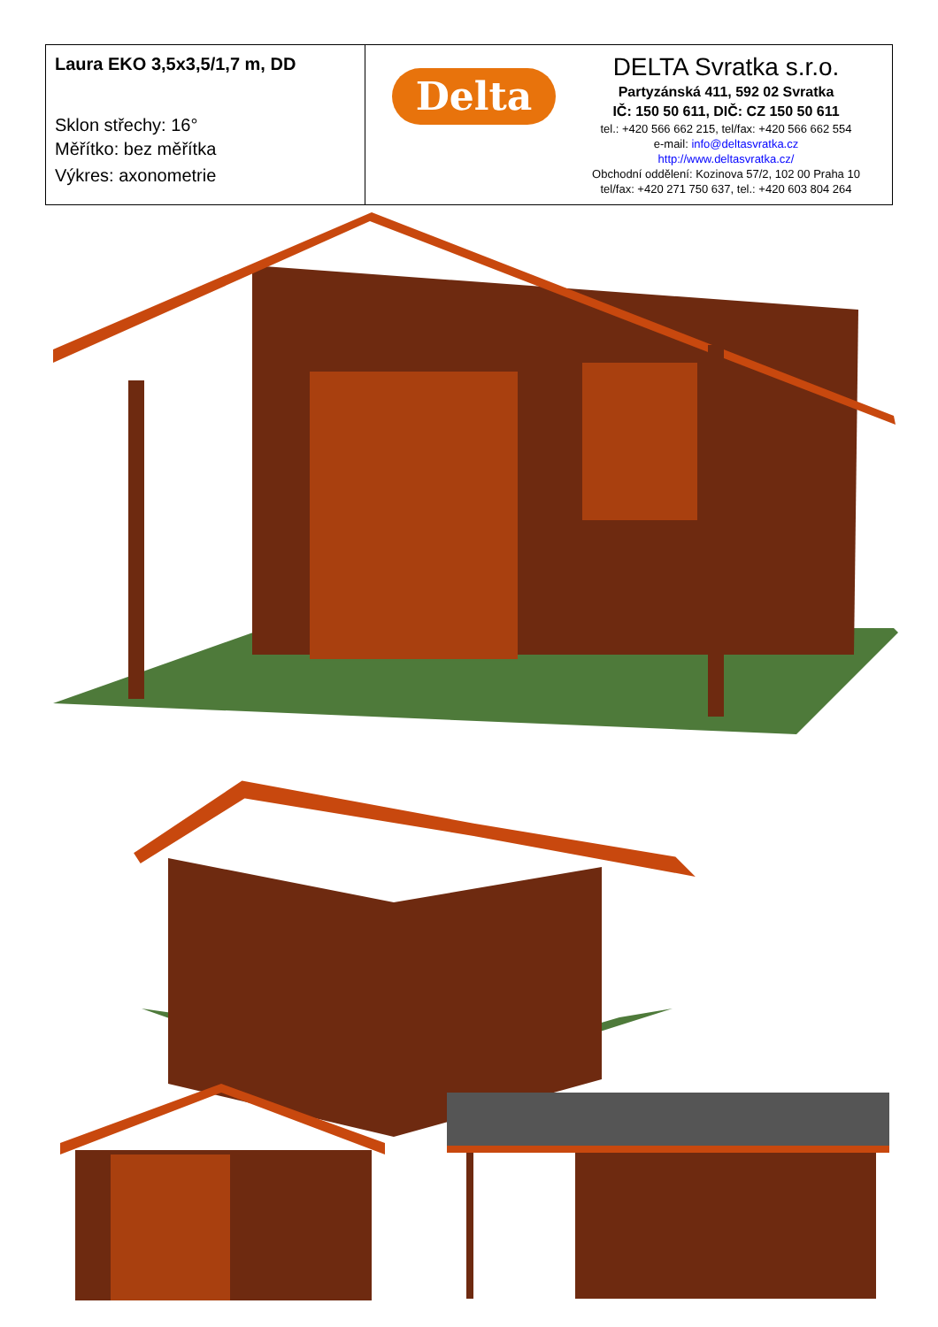| Laura EKO 3,5x3,5/1,7 m, DD Sklon střechy: 16° Měřítko: bez měřítka Výkres: axonometrie | Delta DELTA Svratka s.r.o. Partyzánská 411, 592 02 Svratka IČ: 150 50 611, DIČ: CZ 150 50 611 tel.: +420 566 662 215, tel/fax: +420 566 662 554 e-mail: info@deltasvratka.cz http://www.deltasvratka.cz/ Obchodní oddělení: Kozinova 57/2, 102 00 Praha 10 tel/fax: +420 271 750 637, tel.: +420 603 804 264 |